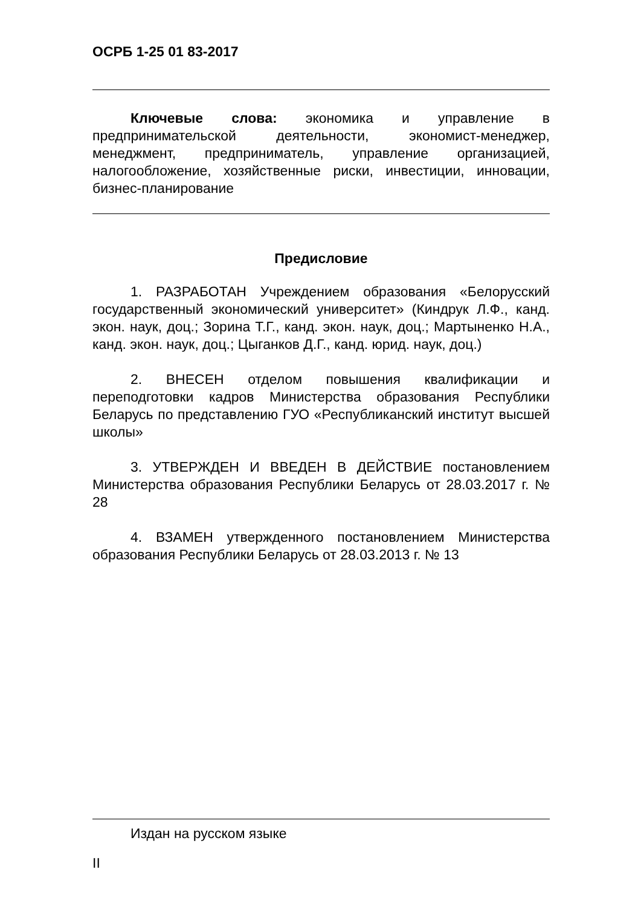ОСРБ 1-25 01 83-2017
Ключевые слова: экономика и управление в предпринимательской деятельности, экономист-менеджер, менеджмент, предприниматель, управление организацией, налогообложение, хозяйственные риски, инвестиции, инновации, бизнес-планирование
Предисловие
1. РАЗРАБОТАН Учреждением образования «Белорусский государственный экономический университет» (Киндрук Л.Ф., канд. экон. наук, доц.; Зорина Т.Г., канд. экон. наук, доц.; Мартыненко Н.А., канд. экон. наук, доц.; Цыганков Д.Г., канд. юрид. наук, доц.)
2. ВНЕСЕН отделом повышения квалификации и переподготовки кадров Министерства образования Республики Беларусь по представлению ГУО «Республиканский институт высшей школы»
3. УТВЕРЖДЕН И ВВЕДЕН В ДЕЙСТВИЕ постановлением Министерства образования Республики Беларусь от 28.03.2017 г. № 28
4. ВЗАМЕН утвержденного постановлением Министерства образования Республики Беларусь от 28.03.2013 г. № 13
Издан на русском языке
II